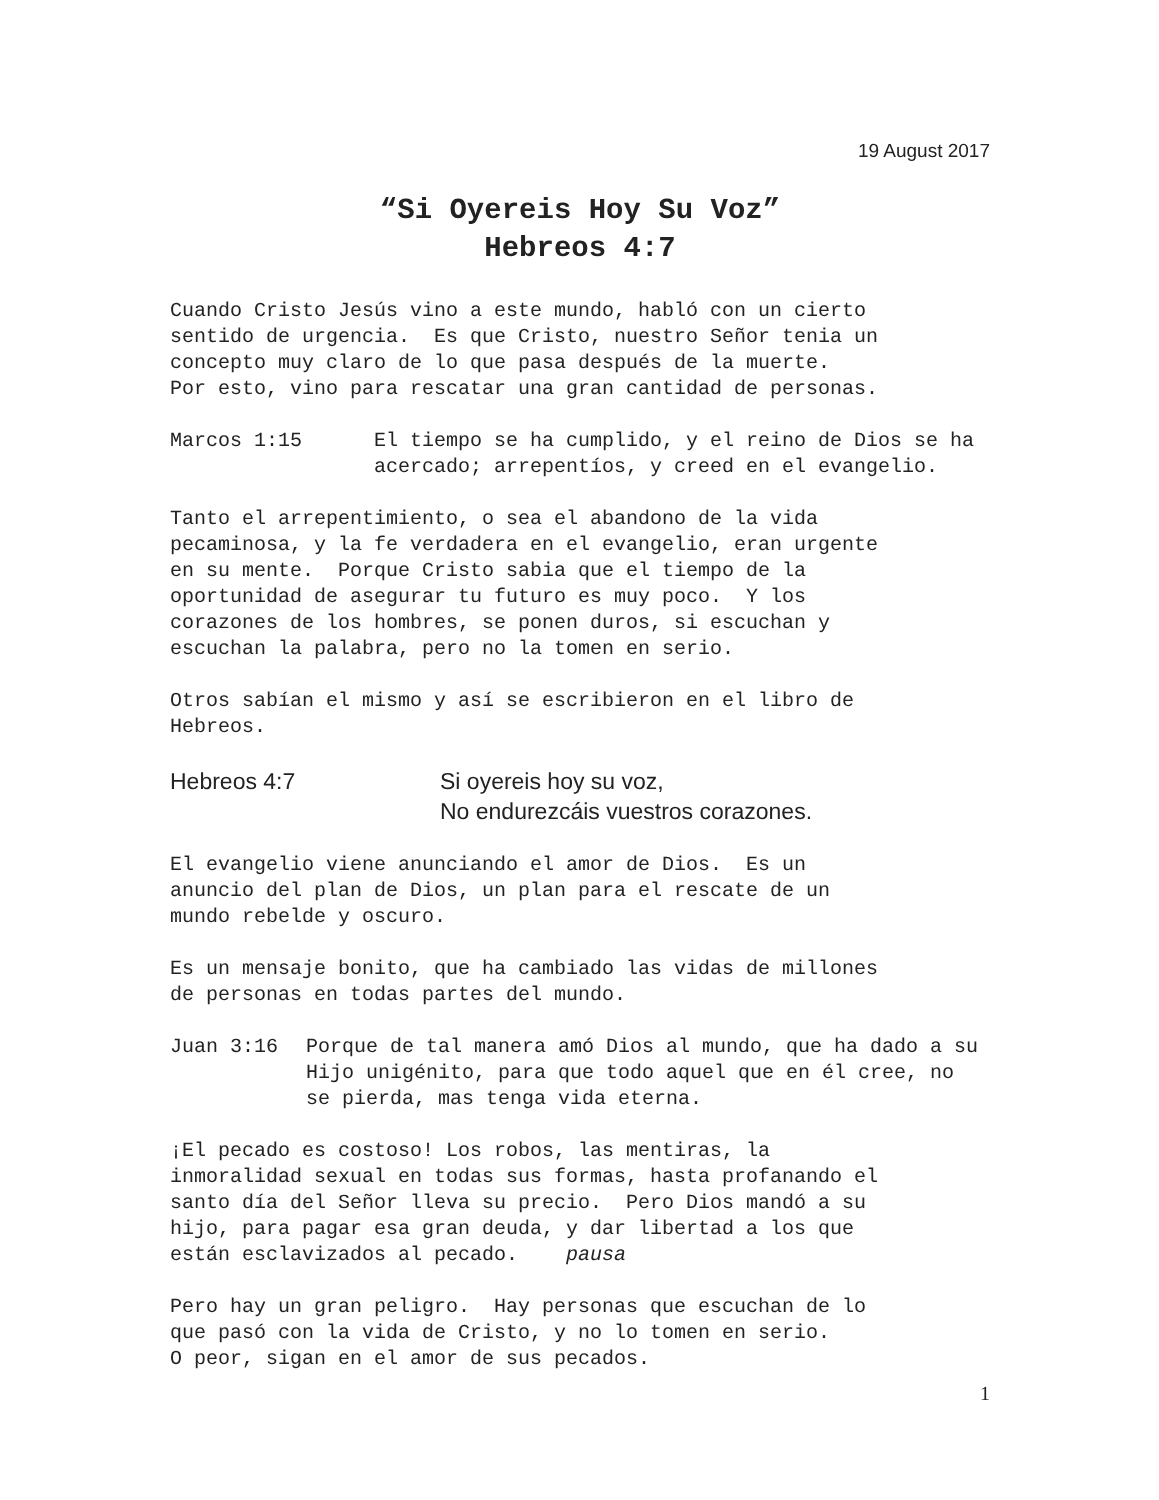19 August 2017
“Si Oyereis Hoy Su Voz”
Hebreos 4:7
Cuando Cristo Jesús vino a este mundo, habló con un cierto sentido de urgencia. Es que Cristo, nuestro Señor tenia un concepto muy claro de lo que pasa después de la muerte. Por esto, vino para rescatar una gran cantidad de personas.
Marcos 1:15 El tiempo se ha cumplido, y el reino de Dios se ha acercado; arrepentíos, y creed en el evangelio.
Tanto el arrepentimiento, o sea el abandono de la vida pecaminosa, y la fe verdadera en el evangelio, eran urgente en su mente. Porque Cristo sabia que el tiempo de la oportunidad de asegurar tu futuro es muy poco. Y los corazones de los hombres, se ponen duros, si escuchan y escuchan la palabra, pero no la tomen en serio.
Otros sabían el mismo y así se escribieron en el libro de Hebreos.
Hebreos 4:7 Si oyereis hoy su voz,
No endurezcáis vuestros corazones.
El evangelio viene anunciando el amor de Dios. Es un anuncio del plan de Dios, un plan para el rescate de un mundo rebelde y oscuro.
Es un mensaje bonito, que ha cambiado las vidas de millones de personas en todas partes del mundo.
Juan 3:16 Porque de tal manera amó Dios al mundo, que ha dado a su Hijo unigénito, para que todo aquel que en él cree, no se pierda, mas tenga vida eterna.
¡El pecado es costoso! Los robos, las mentiras, la inmoralidad sexual en todas sus formas, hasta profanando el santo día del Señor lleva su precio. Pero Dios mandó a su hijo, para pagar esa gran deuda, y dar libertad a los que están esclavizados al pecado. pausa
Pero hay un gran peligro. Hay personas que escuchan de lo que pasó con la vida de Cristo, y no lo tomen en serio. O peor, sigan en el amor de sus pecados.
1